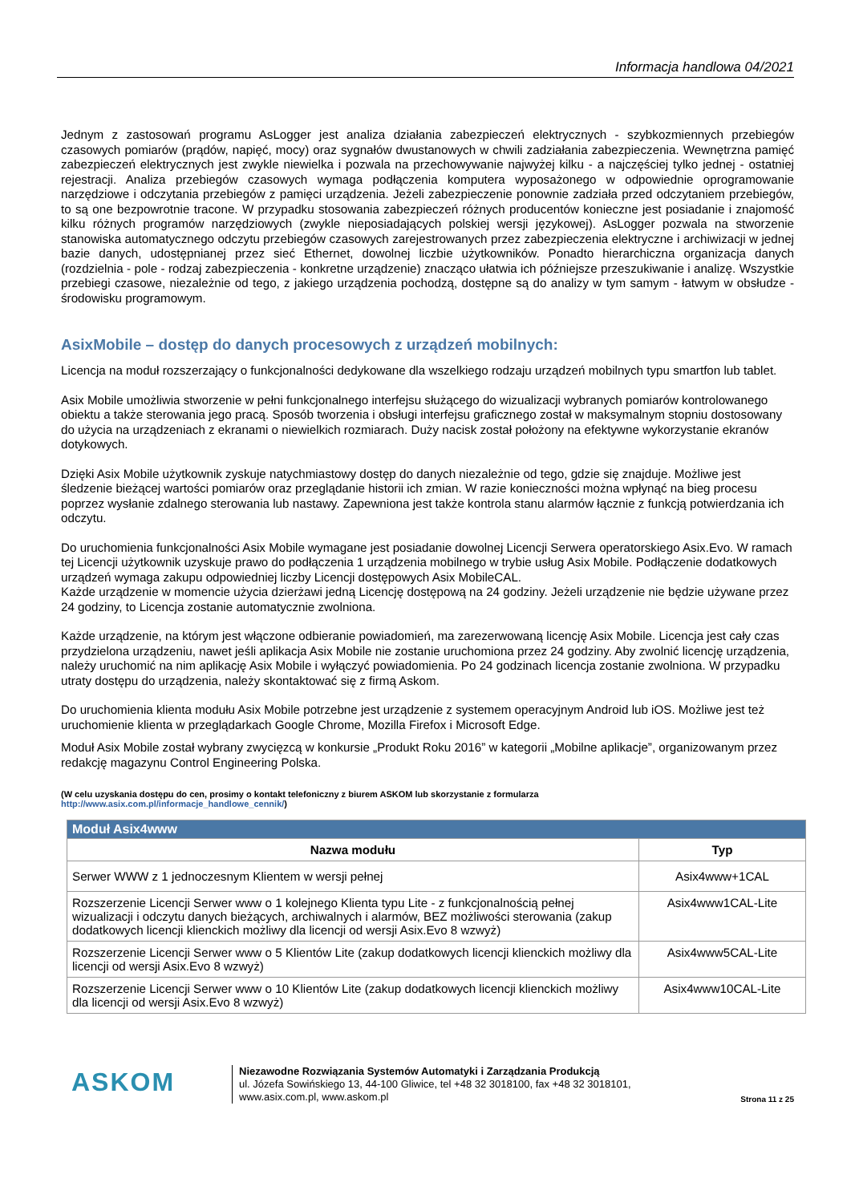Informacja handlowa 04/2021
Jednym z zastosowań programu AsLogger jest analiza działania zabezpieczeń elektrycznych - szybkozmiennych przebiegów czasowych pomiarów (prądów, napięć, mocy) oraz sygnałów dwustanowych w chwili zadziałania zabezpieczenia. Wewnętrzna pamięć zabezpieczeń elektrycznych jest zwykle niewielka i pozwala na przechowywanie najwyżej kilku - a najczęściej tylko jednej - ostatniej rejestracji. Analiza przebiegów czasowych wymaga podłączenia komputera wyposażonego w odpowiednie oprogramowanie narzędziowe i odczytania przebiegów z pamięci urządzenia. Jeżeli zabezpieczenie ponownie zadziała przed odczytaniem przebiegów, to są one bezpowrotnie tracone. W przypadku stosowania zabezpieczeń różnych producentów konieczne jest posiadanie i znajomość kilku różnych programów narzędziowych (zwykle nieposiadających polskiej wersji językowej). AsLogger pozwala na stworzenie stanowiska automatycznego odczytu przebiegów czasowych zarejestrowanych przez zabezpieczenia elektryczne i archiwizacji w jednej bazie danych, udostępnianej przez sieć Ethernet, dowolnej liczbie użytkowników. Ponadto hierarchiczna organizacja danych (rozdzielnia - pole - rodzaj zabezpieczenia - konkretne urządzenie) znacząco ułatwia ich późniejsze przeszukiwanie i analizę. Wszystkie przebiegi czasowe, niezależnie od tego, z jakiego urządzenia pochodzą, dostępne są do analizy w tym samym - łatwym w obsłudze - środowisku programowym.
AsixMobile – dostęp do danych procesowych z urządzeń mobilnych:
Licencja na moduł rozszerzający o funkcjonalności dedykowane dla wszelkiego rodzaju urządzeń mobilnych typu smartfon lub tablet.
Asix Mobile umożliwia stworzenie w pełni funkcjonalnego interfejsu służącego do wizualizacji wybranych pomiarów kontrolowanego obiektu a także sterowania jego pracą. Sposób tworzenia i obsługi interfejsu graficznego został w maksymalnym stopniu dostosowany do użycia na urządzeniach z ekranami o niewielkich rozmiarach. Duży nacisk został położony na efektywne wykorzystanie ekranów dotykowych.
Dzięki Asix Mobile użytkownik zyskuje natychmiastowy dostęp do danych niezależnie od tego, gdzie się znajduje. Możliwe jest śledzenie bieżącej wartości pomiarów oraz przeglądanie historii ich zmian. W razie konieczności można wpłynąć na bieg procesu poprzez wysłanie zdalnego sterowania lub nastawy. Zapewniona jest także kontrola stanu alarmów łącznie z funkcją potwierdzania ich odczytu.
Do uruchomienia funkcjonalności Asix Mobile wymagane jest posiadanie dowolnej Licencji Serwera operatorskiego Asix.Evo. W ramach tej Licencji użytkownik uzyskuje prawo do podłączenia 1 urządzenia mobilnego w trybie usług Asix Mobile. Podłączenie dodatkowych urządzeń wymaga zakupu odpowiedniej liczby Licencji dostępowych Asix MobileCAL.
Każde urządzenie w momencie użycia dzierżawi jedną Licencję dostępową na 24 godziny. Jeżeli urządzenie nie będzie używane przez 24 godziny, to Licencja zostanie automatycznie zwolniona.
Każde urządzenie, na którym jest włączone odbieranie powiadomień, ma zarezerwowaną licencję Asix Mobile. Licencja jest cały czas przydzielona urządzeniu, nawet jeśli aplikacja Asix Mobile nie zostanie uruchomiona przez 24 godziny. Aby zwolnić licencję urządzenia, należy uruchomić na nim aplikację Asix Mobile i wyłączyć powiadomienia. Po 24 godzinach licencja zostanie zwolniona. W przypadku utraty dostępu do urządzenia, należy skontaktować się z firmą Askom.
Do uruchomienia klienta modułu Asix Mobile potrzebne jest urządzenie z systemem operacyjnym Android lub iOS. Możliwe jest też uruchomienie klienta w przeglądarkach Google Chrome, Mozilla Firefox i Microsoft Edge.
Moduł Asix Mobile został wybrany zwycięzcą w konkursie „Produkt Roku 2016” w kategorii „Mobilne aplikacje”, organizowanym przez redakcję magazynu Control Engineering Polska.
(W celu uzyskania dostępu do cen, prosimy o kontakt telefoniczny z biurem ASKOM lub skorzystanie z formularza
http://www.asix.com.pl/informacje_handlowe_cennik/)
| Moduł Asix4www | |
| --- | --- |
| Nazwa modułu | Typ |
| Serwer WWW z 1 jednoczesnym Klientem w wersji pełnej | Asix4www+1CAL |
| Rozszerzenie Licencji Serwer www o 1 kolejnego Klienta typu Lite - z funkcjonalnością pełnej wizualizacji i odczytu danych bieżących, archiwalnych i alarmów, BEZ możliwości sterowania (zakup dodatkowych licencji klienckich możliwy dla licencji od wersji Asix.Evo 8 wzwyż) | Asix4www1CAL-Lite |
| Rozszerzenie Licencji Serwer www o 5 Klientów Lite (zakup dodatkowych licencji klienckich możliwy dla licencji od wersji Asix.Evo 8 wzwyż) | Asix4www5CAL-Lite |
| Rozszerzenie Licencji Serwer www o 10 Klientów Lite (zakup dodatkowych licencji klienckich możliwy dla licencji od wersji Asix.Evo 8 wzwyż) | Asix4www10CAL-Lite |
ASKOM
Niezawodne Rozwiązania Systemów Automatyki i Zarządzania Produkcją
ul. Józefa Sowińskiego 13, 44-100 Gliwice, tel +48 32 3018100, fax +48 32 3018101,
www.asix.com.pl, www.askom.pl
Strona 11 z 25